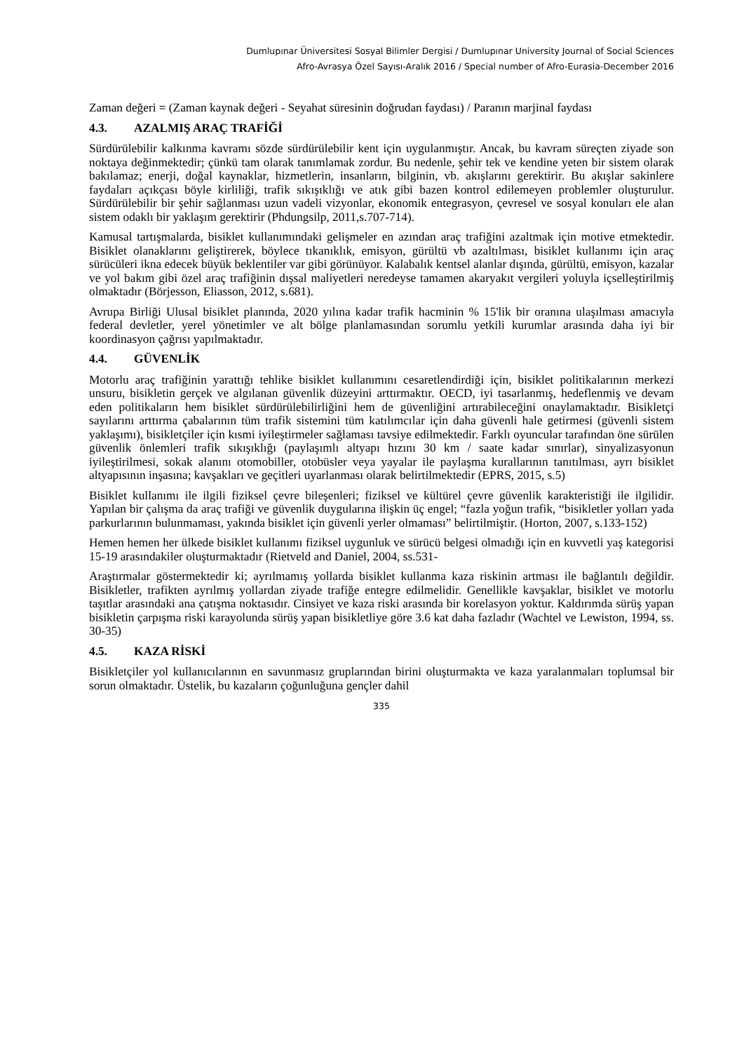Dumlupınar Üniversitesi Sosyal Bilimler Dergisi / Dumlupınar University Journal of Social Sciences
Afro-Avrasya Özel Sayısı-Aralık 2016 / Special number of Afro-Eurasia-December 2016
Zaman değeri = (Zaman kaynak değeri - Seyahat süresinin doğrudan faydası) / Paranın marjinal faydası
4.3. AZALMIŞ ARAÇ TRAFİĞİ
Sürdürülebilir kalkınma kavramı sözde sürdürülebilir kent için uygulanmıştır. Ancak, bu kavram süreçten ziyade son noktaya değinmektedir; çünkü tam olarak tanımlamak zordur. Bu nedenle, şehir tek ve kendine yeten bir sistem olarak bakılamaz; enerji, doğal kaynaklar, hizmetlerin, insanların, bilginin, vb. akışlarını gerektirir. Bu akışlar sakinlere faydaları açıkçası böyle kirliliği, trafik sıkışıklığı ve atık gibi bazen kontrol edilemeyen problemler oluşturulur. Sürdürülebilir bir şehir sağlanması uzun vadeli vizyonlar, ekonomik entegrasyon, çevresel ve sosyal konuları ele alan sistem odaklı bir yaklaşım gerektirir (Phdungsilp, 2011,s.707-714).
Kamusal tartışmalarda, bisiklet kullanımındaki gelişmeler en azından araç trafiğini azaltmak için motive etmektedir. Bisiklet olanaklarını geliştirerek, böylece tıkanıklık, emisyon, gürültü vb azaltılması, bisiklet kullanımı için araç sürücüleri ikna edecek büyük beklentiler var gibi görünüyor. Kalabalık kentsel alanlar dışında, gürültü, emisyon, kazalar ve yol bakım gibi özel araç trafiğinin dışsal maliyetleri neredeyse tamamen akaryakıt vergileri yoluyla içselleştirilmiş olmaktadır (Börjesson, Eliasson, 2012, s.681).
Avrupa Birliği Ulusal bisiklet planında, 2020 yılına kadar trafik hacminin % 15'lik bir oranına ulaşılması amacıyla federal devletler, yerel yönetimler ve alt bölge planlamasından sorumlu yetkili kurumlar arasında daha iyi bir koordinasyon çağrısı yapılmaktadır.
4.4. GÜVENLİK
Motorlu araç trafiğinin yarattığı tehlike bisiklet kullanımını cesaretlendirdiği için, bisiklet politikalarının merkezi unsuru, bisikletin gerçek ve algılanan güvenlik düzeyini arttırmaktır. OECD, iyi tasarlanmış, hedeflenmiş ve devam eden politikaların hem bisiklet sürdürülebilirliğini hem de güvenliğini artırabileceğini onaylamaktadır. Bisikletçi sayılarını arttırma çabalarının tüm trafik sistemini tüm katılımcılar için daha güvenli hale getirmesi (güvenli sistem yaklaşımı), bisikletçiler için kısmi iyileştirmeler sağlaması tavsiye edilmektedir. Farklı oyuncular tarafından öne sürülen güvenlik önlemleri trafik sıkışıklığı (paylaşımlı altyapı hızını 30 km / saate kadar sınırlar), sinyalizasyonun iyileştirilmesi, sokak alanını otomobiller, otobüsler veya yayalar ile paylaşma kurallarının tanıtılması, ayrı bisiklet altyapısının inşasına; kavşakları ve geçitleri uyarlanması olarak belirtilmektedir (EPRS, 2015, s.5)
Bisiklet kullanımı ile ilgili fiziksel çevre bileşenleri; fiziksel ve kültürel çevre güvenlik karakteristiği ile ilgilidir. Yapılan bir çalışma da araç trafiği ve güvenlik duygularına ilişkin üç engel; “fazla yoğun trafik, “bisikletler yolları yada parkurlarının bulunmaması, yakında bisiklet için güvenli yerler olmaması” belirtilmiştir. (Horton, 2007, s.133-152)
Hemen hemen her ülkede bisiklet kullanımı fiziksel uygunluk ve sürücü belgesi olmadığı için en kuvvetli yaş kategorisi 15-19 arasındakiler oluşturmaktadır (Rietveld and Daniel, 2004, ss.531-
Araştırmalar göstermektedir ki; ayrılmamış yollarda bisiklet kullanma kaza riskinin artması ile bağlantılı değildir. Bisikletler, trafikten ayrılmış yollardan ziyade trafiğe entegre edilmelidir. Genellikle kavşaklar, bisiklet ve motorlu taşıtlar arasındaki ana çatışma noktasıdır. Cinsiyet ve kaza riski arasında bir korelasyon yoktur. Kaldırımda sürüş yapan bisikletin çarpışma riski karayolunda sürüş yapan bisikletliye göre 3.6 kat daha fazladır (Wachtel ve Lewiston, 1994, ss. 30-35)
4.5. KAZA RİSKİ
Bisikletçiler yol kullanıcılarının en savunmasız gruplarından birini oluşturmakta ve kaza yaralanmaları toplumsal bir sorun olmaktadır. Üstelik, bu kazaların çoğunluğuna gençler dahil
335